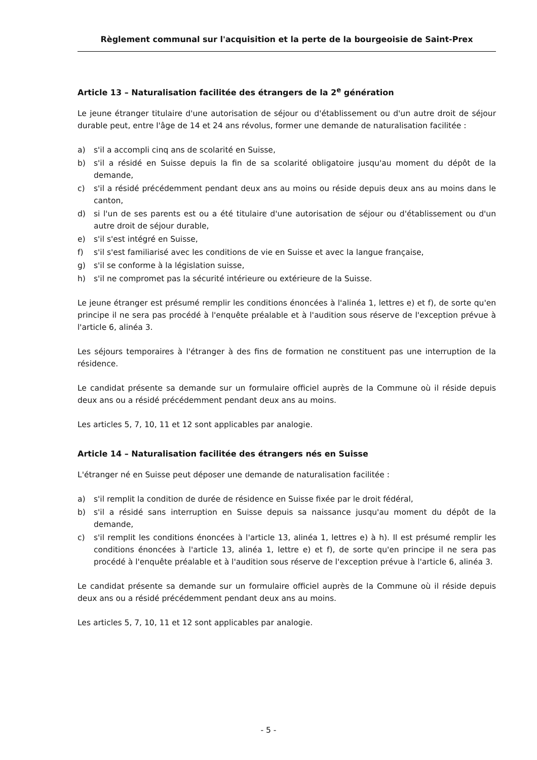Règlement communal sur l'acquisition et la perte de la bourgeoisie de Saint-Prex
Article 13 – Naturalisation facilitée des étrangers de la 2<sup>e</sup> génération
Le jeune étranger titulaire d'une autorisation de séjour ou d'établissement ou d'un autre droit de séjour durable peut, entre l'âge de 14 et 24 ans révolus, former une demande de naturalisation facilitée :
a) s'il a accompli cinq ans de scolarité en Suisse,
b) s'il a résidé en Suisse depuis la fin de sa scolarité obligatoire jusqu'au moment du dépôt de la demande,
c) s'il a résidé précédemment pendant deux ans au moins ou réside depuis deux ans au moins dans le canton,
d) si l'un de ses parents est ou a été titulaire d'une autorisation de séjour ou d'établissement ou d'un autre droit de séjour durable,
e) s'il s'est intégré en Suisse,
f) s'il s'est familiarisé avec les conditions de vie en Suisse et avec la langue française,
g) s'il se conforme à la législation suisse,
h) s'il ne compromet pas la sécurité intérieure ou extérieure de la Suisse.
Le jeune étranger est présumé remplir les conditions énoncées à l'alinéa 1, lettres e) et f), de sorte qu'en principe il ne sera pas procédé à l'enquête préalable et à l'audition sous réserve de l'exception prévue à l'article 6, alinéa 3.
Les séjours temporaires à l'étranger à des fins de formation ne constituent pas une interruption de la résidence.
Le candidat présente sa demande sur un formulaire officiel auprès de la Commune où il réside depuis deux ans ou a résidé précédemment pendant deux ans au moins.
Les articles 5, 7, 10, 11 et 12 sont applicables par analogie.
Article 14 – Naturalisation facilitée des étrangers nés en Suisse
L'étranger né en Suisse peut déposer une demande de naturalisation facilitée :
a) s'il remplit la condition de durée de résidence en Suisse fixée par le droit fédéral,
b) s'il a résidé sans interruption en Suisse depuis sa naissance jusqu'au moment du dépôt de la demande,
c) s'il remplit les conditions énoncées à l'article 13, alinéa 1, lettres e) à h). Il est présumé remplir les conditions énoncées à l'article 13, alinéa 1, lettre e) et f), de sorte qu'en principe il ne sera pas procédé à l'enquête préalable et à l'audition sous réserve de l'exception prévue à l'article 6, alinéa 3.
Le candidat présente sa demande sur un formulaire officiel auprès de la Commune où il réside depuis deux ans ou a résidé précédemment pendant deux ans au moins.
Les articles 5, 7, 10, 11 et 12 sont applicables par analogie.
- 5 -